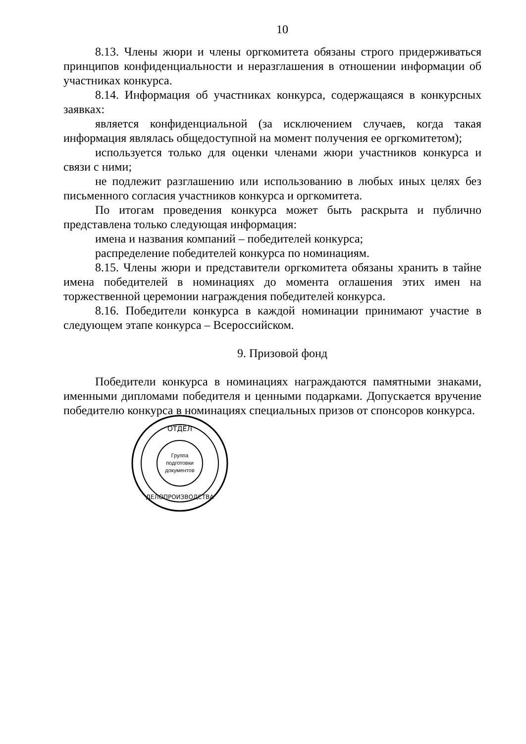10
8.13. Члены жюри и члены оргкомитета обязаны строго придерживаться принципов конфиденциальности и неразглашения в отношении информации об участниках конкурса.
8.14. Информация об участниках конкурса, содержащаяся в конкурсных заявках:
является конфиденциальной (за исключением случаев, когда такая информация являлась общедоступной на момент получения ее оргкомитетом);
используется только для оценки членами жюри участников конкурса и связи с ними;
не подлежит разглашению или использованию в любых иных целях без письменного согласия участников конкурса и оргкомитета.
По итогам проведения конкурса может быть раскрыта и публично представлена только следующая информация:
имена и названия компаний – победителей конкурса;
распределение победителей конкурса по номинациям.
8.15. Члены жюри и представители оргкомитета обязаны хранить в тайне имена победителей в номинациях до момента оглашения этих имен на торжественной церемонии награждения победителей конкурса.
8.16. Победители конкурса в каждой номинации принимают участие в следующем этапе конкурса – Всероссийском.
9. Призовой фонд
Победители конкурса в номинациях награждаются памятными знаками, именными дипломами победителя и ценными подарками. Допускается вручение победителю конкурса в номинациях специальных призов от спонсоров конкурса.
ОТДЕЛ
Группа
подготовки
документов
ДЕЛОПРОИЗВОДСТВА